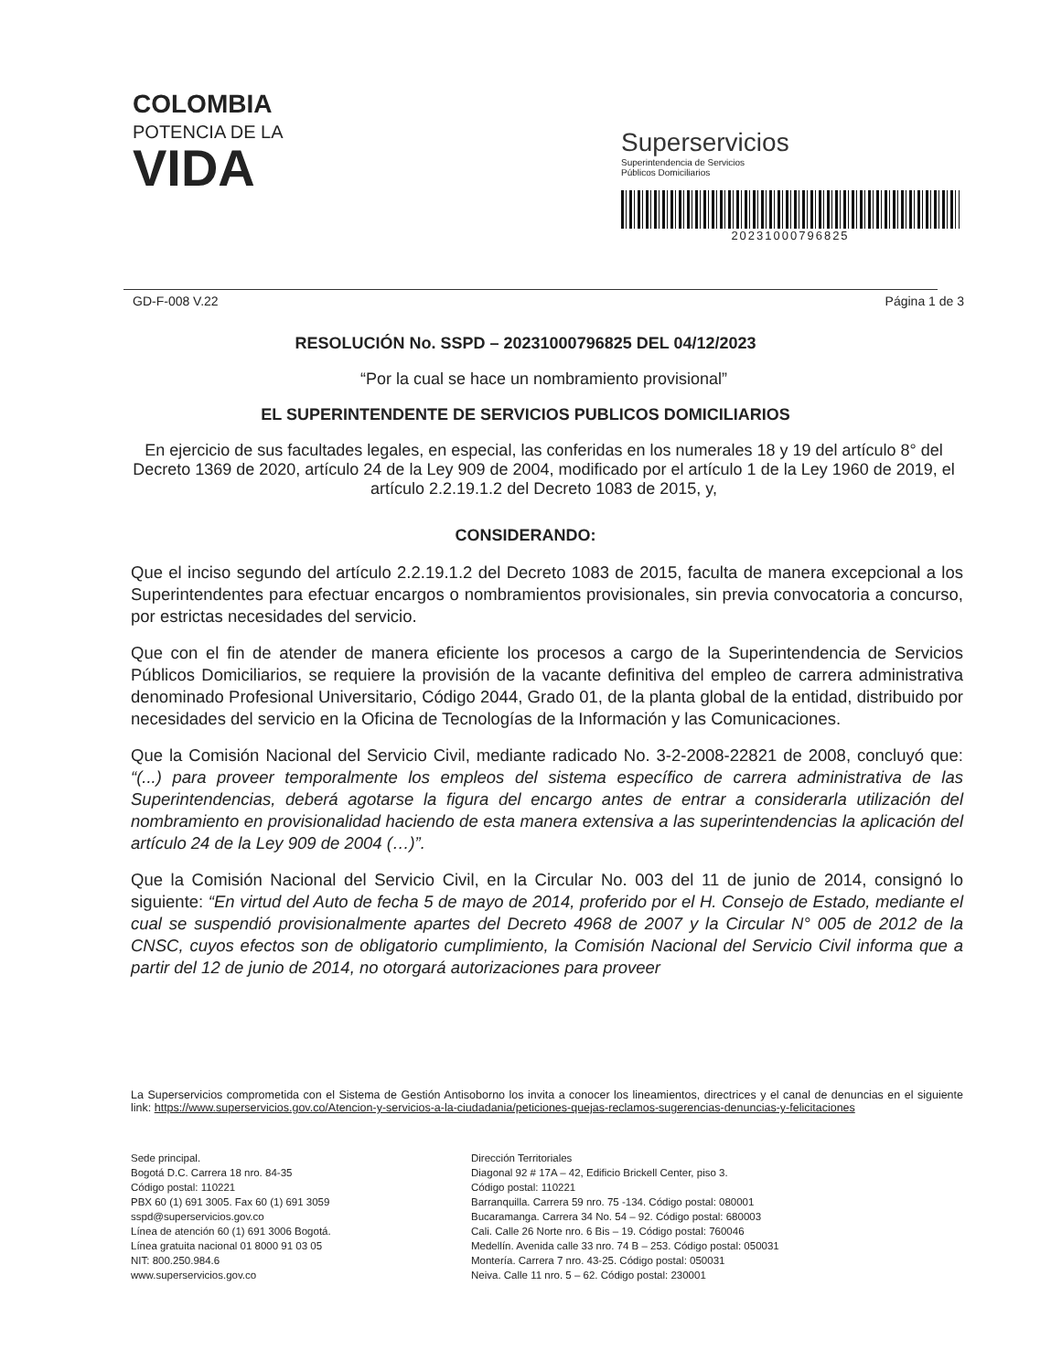COLOMBIA
POTENCIA DE LA
VIDA
Superservicios
Superintendencia de Servicios
Públicos Domiciliarios
20231000796825
GD-F-008 V.22 Página 1 de 3
RESOLUCIÓN No. SSPD – 20231000796825 DEL 04/12/2023
“Por la cual se hace un nombramiento provisional”
EL SUPERINTENDENTE DE SERVICIOS PUBLICOS DOMICILIARIOS
En ejercicio de sus facultades legales, en especial, las conferidas en los numerales 18 y 19 del artículo 8° del Decreto 1369 de 2020, artículo 24 de la Ley 909 de 2004, modificado por el artículo 1 de la Ley 1960 de 2019, el artículo 2.2.19.1.2 del Decreto 1083 de 2015, y,
CONSIDERANDO:
Que el inciso segundo del artículo 2.2.19.1.2 del Decreto 1083 de 2015, faculta de manera excepcional a los Superintendentes para efectuar encargos o nombramientos provisionales, sin previa convocatoria a concurso, por estrictas necesidades del servicio.
Que con el fin de atender de manera eficiente los procesos a cargo de la Superintendencia de Servicios Públicos Domiciliarios, se requiere la provisión de la vacante definitiva del empleo de carrera administrativa denominado Profesional Universitario, Código 2044, Grado 01, de la planta global de la entidad, distribuido por necesidades del servicio en la Oficina de Tecnologías de la Información y las Comunicaciones.
Que la Comisión Nacional del Servicio Civil, mediante radicado No. 3-2-2008-22821 de 2008, concluyó que: “(...) para proveer temporalmente los empleos del sistema específico de carrera administrativa de las Superintendencias, deberá agotarse la figura del encargo antes de entrar a considerarla utilización del nombramiento en provisionalidad haciendo de esta manera extensiva a las superintendencias la aplicación del artículo 24 de la Ley 909 de 2004 (…)”.
Que la Comisión Nacional del Servicio Civil, en la Circular No. 003 del 11 de junio de 2014, consignó lo siguiente: “En virtud del Auto de fecha 5 de mayo de 2014, proferido por el H. Consejo de Estado, mediante el cual se suspendió provisionalmente apartes del Decreto 4968 de 2007 y la Circular N° 005 de 2012 de la CNSC, cuyos efectos son de obligatorio cumplimiento, la Comisión Nacional del Servicio Civil informa que a partir del 12 de junio de 2014, no otorgará autorizaciones para proveer
La Superservicios comprometida con el Sistema de Gestión Antisoborno los invita a conocer los lineamientos, directrices y el canal de denuncias en el siguiente link: https://www.superservicios.gov.co/Atencion-y-servicios-a-la-ciudadania/peticiones-quejas-reclamos-sugerencias-denuncias-y-felicitaciones
Sede principal.
Bogotá D.C. Carrera 18 nro. 84-35
Código postal: 110221
PBX 60 (1) 691 3005. Fax 60 (1) 691 3059
sspd@superservicios.gov.co
Línea de atención 60 (1) 691 3006 Bogotá.
Línea gratuita nacional 01 8000 91 03 05
NIT: 800.250.984.6
www.superservicios.gov.co
Dirección Territoriales
Diagonal 92 # 17A – 42, Edificio Brickell Center, piso 3.
Código postal: 110221
Barranquilla. Carrera 59 nro. 75 -134. Código postal: 080001
Bucaramanga. Carrera 34 No. 54 – 92. Código postal: 680003
Cali. Calle 26 Norte nro. 6 Bis – 19. Código postal: 760046
Medellín. Avenida calle 33 nro. 74 B – 253. Código postal: 050031
Montería. Carrera 7 nro. 43-25. Código postal: 050031
Neiva. Calle 11 nro. 5 – 62. Código postal: 230001